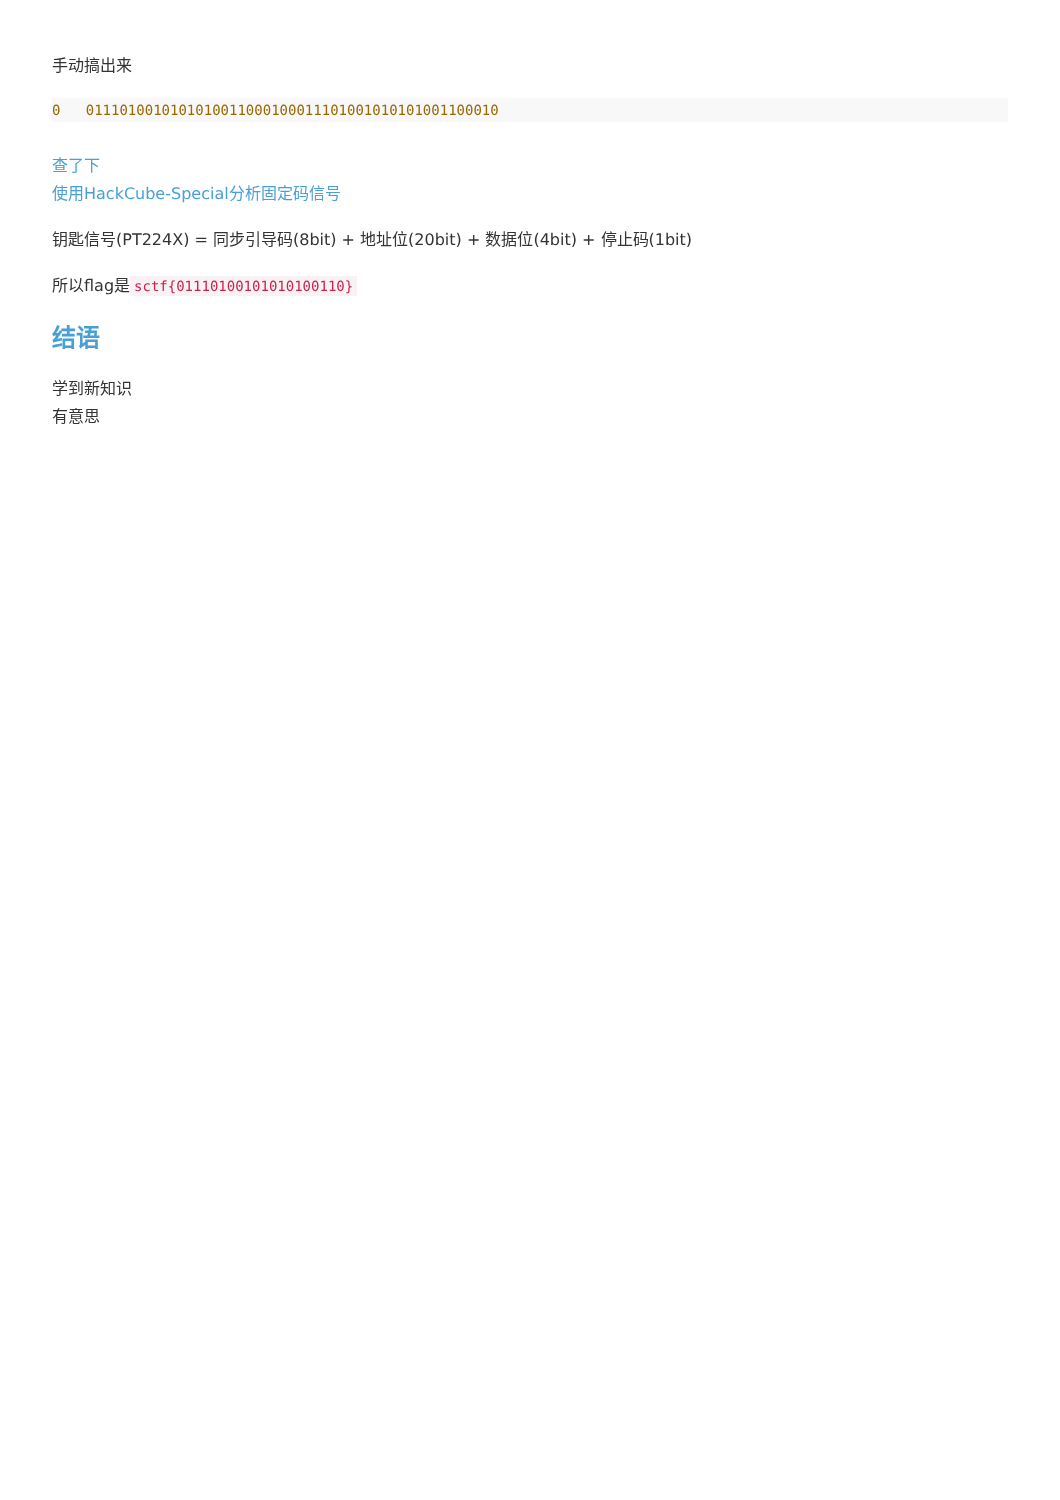手动搞出来
0   0111010010101010011000100011101001010101001100010
查了下
使用HackCube-Special分析固定码信号
钥匙信号(PT224X) = 同步引导码(8bit) + 地址位(20bit) + 数据位(4bit) + 停止码(1bit)
所以flag是 sctf{01110100101010100110}
结语
学到新知识
有意思